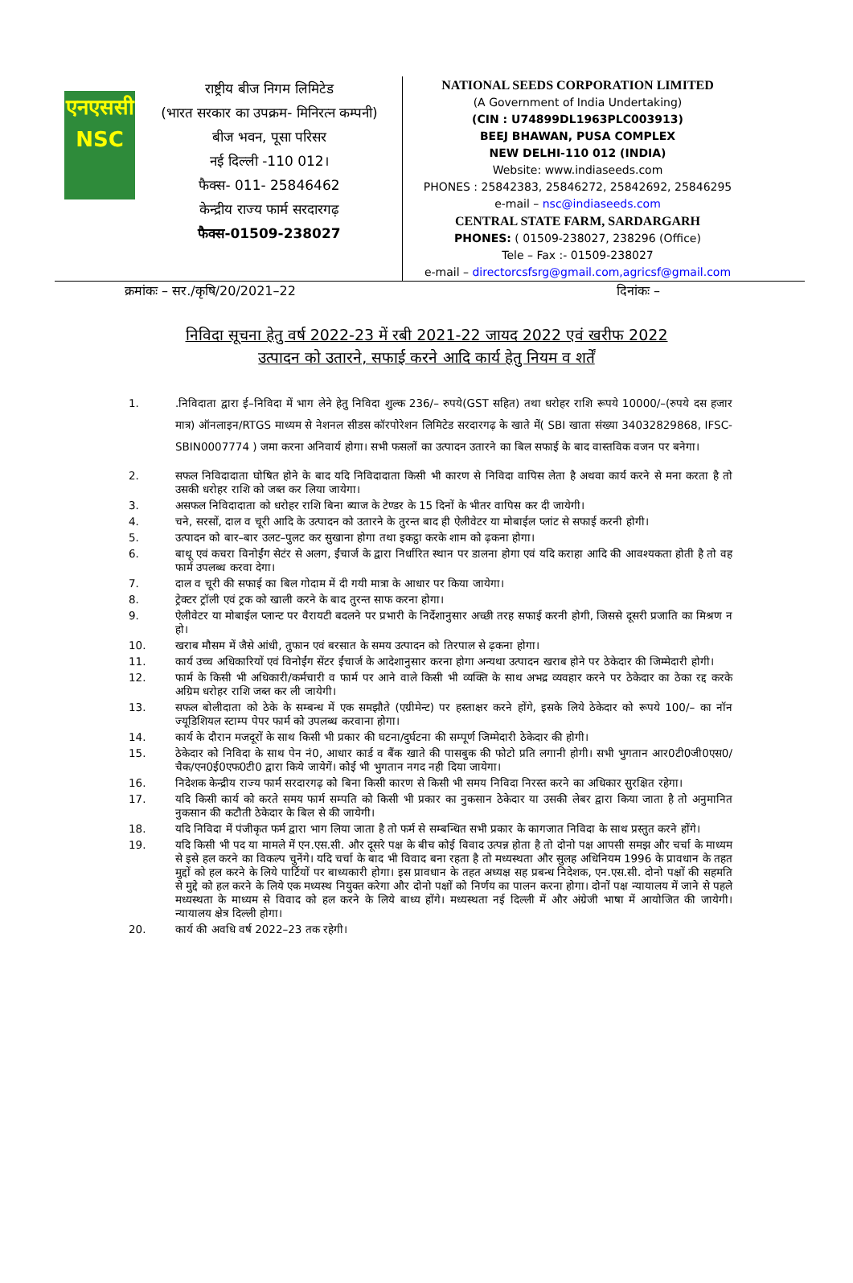एनएससी
NSC
राष्ट्रीय बीज निगम लिमिटेड
(भारत सरकार का उपक्रम- मिनिरत्न कम्पनी)
बीज भवन, पूसा परिसर
नई दिल्ली -110 012।
फैक्स- 011- 25846462
केन्द्रीय राज्य फार्म सरदारगढ़
फैक्स-01509-238027
NATIONAL SEEDS CORPORATION LIMITED
(A Government of India Undertaking)
(CIN : U74899DL1963PLC003913)
BEEJ BHAWAN, PUSA COMPLEX
NEW DELHI-110 012 (INDIA)
Website: www.indiaseeds.com
PHONES : 25842383, 25846272, 25842692, 25846295
e-mail – nsc@indiaseeds.com
CENTRAL STATE FARM, SARDARGARH
PHONES: ( 01509-238027, 238296 (Office)
Tele – Fax :- 01509-238027
e-mail – directorcsfsrg@gmail.com,agricsf@gmail.com
क्रमांकः – सर./कृषि/20/2021–22 दिनांकः –
निविदा सूचना हेतु वर्ष 2022-23 में रबी 2021-22 जायद 2022 एवं खरीफ 2022
उत्पादन को उतारने, सफाई करने आदि कार्य हेतु नियम व शर्तें
1..निविदाता द्वारा ई–निविदा में भाग लेने हेतु निविदा शुल्क 236/– रुपये(GST सहित) तथा धरोहर राशि रूपये 10000/–(रुपये दस हजार मात्र) ऑनलाइन/RTGS माध्यम से नेशनल सीडस कॉरपोरेशन लिमिटेड सरदारगढ़ के खाते में( SBI खाता संख्या 34032829868, IFSC-SBIN0007774 ) जमा करना अनिवार्य होगा। सभी फसलों का उत्पादन उतारने का बिल सफाई के बाद वास्तविक वजन पर बनेगा।
2. सफल निविदादाता घोषित होने के बाद यदि निविदादाता किसी भी कारण से निविदा वापिस लेता है अथवा कार्य करने से मना करता है तो उसकी धरोहर राशि को जब्त कर लिया जायेगा।
3. असफल निविदादाता को धरोहर राशि बिना ब्याज के टेण्डर के 15 दिनों के भीतर वापिस कर दी जायेगी।
4. चने, सरसों, दाल व चूरी आदि के उत्पादन को उतारने के तुरन्त बाद ही ऐलीवेटर या मोबाईल प्लांट से सफाई करनी होगी।
5. उत्पादन को बार–बार उलट–पुलट कर सुखाना होगा तथा इकट्ठा करके शाम को ढ़कना होगा।
6. बाथू एवं कचरा विनोईंग सेटंर से अलग, ईंचार्ज के द्वारा निर्धारित स्थान पर डालना होगा एवं यदि कराहा आदि की आवश्यकता होती है तो वह फार्म उपलब्ध करवा देगा।
7. दाल व चूरी की सफाई का बिल गोदाम में दी गयी मात्रा के आधार पर किया जायेगा।
8. ट्रेक्टर ट्रॉली एवं ट्रक को खाली करने के बाद तुरन्त साफ करना होगा।
9. ऐलीवेटर या मोबाईल प्लान्ट पर वैरायटी बदलने पर प्रभारी के निर्देशानुसार अच्छी तरह सफाई करनी होगी, जिससे दूसरी प्रजाति का मिश्रण न हो।
10. खराब मौसम में जैसे आंधी, तुफान एवं बरसात के समय उत्पादन को तिरपाल से ढ़कना होगा।
11. कार्य उच्च अधिकारियों एवं विनोईंग सेंटर ईंचार्ज के आदेशानुसार करना होगा अन्यथा उत्पादन खराब होने पर ठेकेदार की जिम्मेदारी होगी।
12. फार्म के किसी भी अधिकारी/कर्मचारी व फार्म पर आने वाले किसी भी व्यक्ति के साथ अभद्र व्यवहार करने पर ठेकेदार का ठेका रद्द करके अग्रिम धरोहर राशि जब्त कर ली जायेगी।
13. सफल बोलीदाता को ठेके के सम्बन्ध में एक समझौते (एग्रीमेन्ट) पर हस्ताक्षर करने होंगे, इसके लिये ठेकेदार को रूपये 100/– का नॉन ज्यूडिशियल स्टाम्प पेपर फार्म को उपलब्ध करवाना होगा।
14. कार्य के दौरान मजदूरों के साथ किसी भी प्रकार की घटना/दुर्घटना की सम्पूर्ण जिम्मेदारी ठेकेदार की होगी।
15. ठेकेदार को निविदा के साथ पेन नं0, आधार कार्ड व बैंक खाते की पासबुक की फोटो प्रति लगानी होगी। सभी भुगतान आर0टी0जी0एस0/चैक/एन0ई0एफ0टी0 द्वारा किये जायेगें। कोई भी भुगतान नगद नही दिया जायेगा।
16. निदेशक केन्द्रीय राज्य फार्म सरदारगढ़ को बिना किसी कारण से किसी भी समय निविदा निरस्त करने का अधिकार सुरक्षित रहेगा।
17. यदि किसी कार्य को करते समय फार्म सम्पति को किसी भी प्रकार का नुकसान ठेकेदार या उसकी लेबर द्वारा किया जाता है तो अनुमानित नुकसान की कटौती ठेकेदार के बिल से की जायेगी।
18. यदि निविदा में पंजीकृत फर्म द्वारा भाग लिया जाता है तो फर्म से सम्बन्धित सभी प्रकार के कागजात निविदा के साथ प्रस्तुत करने होंगे।
19. यदि किसी भी पद या मामले में एन.एस.सी. और दूसरे पक्ष के बीच कोई विवाद उत्पन्न होता है तो दोनो पक्ष आपसी समझ और चर्चा के माध्यम से इसे हल करने का विकल्प चुनेंगे। यदि चर्चा के बाद भी विवाद बना रहता है तो मध्यस्थता और सुलह अधिनियम 1996 के प्रावधान के तहत मुद्दों को हल करने के लिये पार्टियों पर बाध्यकारी होगा। इस प्रावधान के तहत अध्यक्ष सह प्रबन्ध निदेशक, एन.एस.सी. दोनो पक्षों की सहमति से मुद्दे को हल करने के लिये एक मध्यस्थ नियुक्त करेगा और दोनो पक्षों को निर्णय का पालन करना होगा। दोनों पक्ष न्यायालय में जाने से पहले मध्यस्थता के माध्यम से विवाद को हल करने के लिये बाध्य होंगे। मध्यस्थता नई दिल्ली में और अंग्रेजी भाषा में आयोजित की जायेगी। न्यायालय क्षेत्र दिल्ली होगा।
20. कार्य की अवधि वर्ष 2022–23 तक रहेगी।